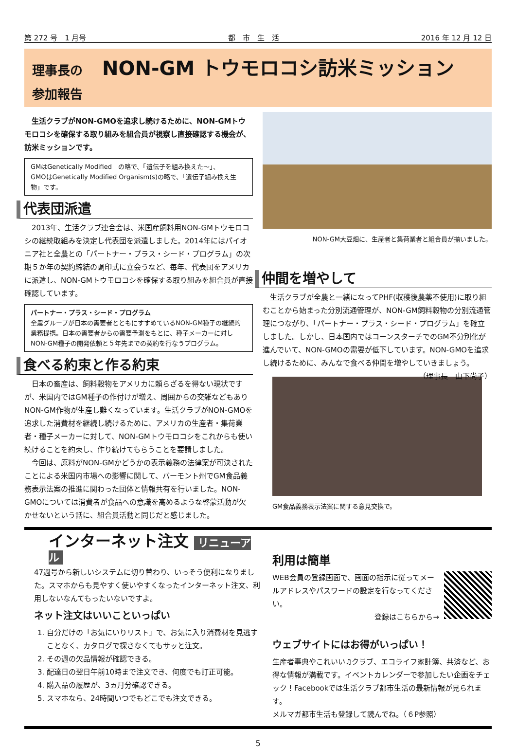第 272 号　1 月号 都　市　生　活 2016 年 12 月 12 日
理事長の　NON-GM トウモロコシ訪米ミッション　参加報告
　生活クラブがNON-GMOを追求し続けるために、NON-GMトウモロコシを確保する取り組みを組合員が視察し直接確認する機会が、訪米ミッションです。
GMはGenetically Modified　の略で、「遺伝子を組み換えた～」、
GMOはGenetically Modified Organism(s)の略で、「遺伝子組み換え生物」です。
代表団派遣
　2013年、生活クラブ連合会は、米国産飼料用NON-GMトウモロコシの継続取組みを決定し代表団を派遣しました。2014年にはパイオニア社と全農との「パートナー・プラス・シード・プログラム」の次期５か年の契約締結の調印式に立会うなど、毎年、代表団をアメリカに派遣し、NON-GMトウモロコシを確保する取り組みを組合員が直接確認しています。
パートナー・プラス・シード・プログラム
全農グループが日本の需要者とともにすすめているNON-GM種子の継続的業務提携。日本の需要者からの需要予測をもとに、種子メーカーに対しNON-GM種子の開発依頼と５年先までの契約を行なうプログラム。
食べる約束と作る約束
　日本の畜産は、飼料穀物をアメリカに頼らざるを得ない現状ですが、米国内ではGM種子の作付けが増え、周囲からの交雑などもありNON-GM作物が生産し難くなっています。生活クラブがNON-GMOを追求した消費材を継続し続けるために、アメリカの生産者・集荷業者・種子メーカーに対して、NON-GMトウモロコシをこれからも使い続けることを約束し、作り続けてもらうことを要請しました。
　今回は、原料がNON-GMかどうかの表示義務の法律案が可決されたことによる米国内市場への影響に関して、バーモント州でGM食品義務表示法案の推進に関わった団体と情報共有を行いました。NON-GMOについては消費者が食品への意識を高めるような啓蒙活動が欠かせないという話に、組合員活動と同じだと感じました。
NON-GM大豆畑に、生産者と集荷業者と組合員が揃いました。
仲間を増やして
　生活クラブが全農と一緒になってPHF(収穫後農薬不使用)に取り組むことから始まった分別流通管理が、NON-GM飼料穀物の分別流通管理につながり、「パートナー・プラス・シード・プログラム」を確立しました。しかし、日本国内ではコーンスターチでのGM不分別化が進んでいて、NON-GMOの需要が低下しています。NON-GMOを追求し続けるために、みんなで食べる仲間を増やしていきましょう。 （理事長　山下尚子）
GM食品義務表示法案に関する意見交換で。
インターネット注文 リニューアル
47週号から新しいシステムに切り替わり、いっそう便利になりました。スマホからも見やすく使いやすくなったインターネット注文、利用しないなんてもったいないですよ。
ネット注文はいいこといっぱい
1. 自分だけの「お気にいりリスト」で、お気に入り消費材を見逃すことなく、カタログで探さなくてもサッと注文。
2. その週の欠品情報が確認できる。
3. 配達日の翌日午前10時まで注文でき、何度でも訂正可能。
4. 購入品の履歴が、3ヵ月分確認できる。
5. スマホなら、24時間いつでもどこでも注文できる。
利用は簡単
WEB会員の登録画面で、画面の指示に従ってメールアドレスやパスワードの設定を行なってください。
登録はこちらから→
ウェブサイトにはお得がいっぱい！
生産者事典やこれいい♫クラブ、エコライフ家計簿、共済など、お得な情報が満載です。イベントカレンダーで参加したい企画をチェック！Facebookでは生活クラブ都市生活の最新情報が見られます。
メルマガ都市生活も登録して読んでね。（６P参照）
5